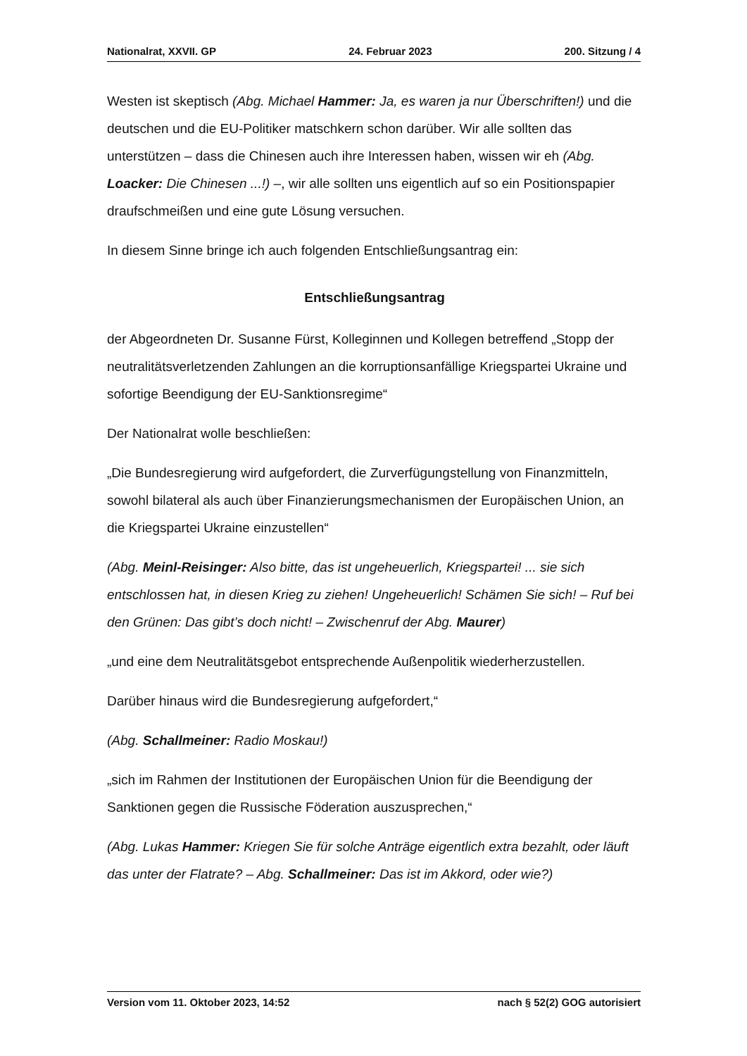Nationalrat, XXVII. GP 24. Februar 2023 200. Sitzung / 4
Westen ist skeptisch (Abg. Michael Hammer: Ja, es waren ja nur Über­schriften!) und die deutschen und die EU-Politiker matschkern schon darüber. Wir alle sollten das unterstützen – dass die Chinesen auch ihre Interessen haben, wissen wir eh (Abg. Loacker: Die Chinesen ...!) –, wir alle sollten uns eigent­lich auf so ein Positionspapier draufschmeißen und eine gute Lösung versuchen.
In diesem Sinne bringe ich auch folgenden Entschließungsantrag ein:
Entschließungsantrag
der Abgeordneten Dr. Susanne Fürst, Kolleginnen und Kollegen betreffend „Stopp der neutralitätsverletzenden Zahlungen an die korruptionsan­fällige Kriegspartei Ukraine und sofortige Beendigung der EU-Sanktionsregime“
Der Nationalrat wolle beschließen:
„Die Bundesregierung wird aufgefordert, die Zurverfügungstellung von Finanzmitteln, sowohl bilateral als auch über Finanzierungsmechanismen der Europäischen Union, an die Kriegspartei Ukraine einzustellen“
(Abg. Meinl-Reisinger: Also bitte, das ist ungeheuerlich, Kriegspartei! ... sie sich entschlossen hat, in diesen Krieg zu ziehen! Ungeheuerlich! Schämen Sie sich! – Ruf bei den Grünen: Das gibt’s doch nicht! – Zwischenruf der Abg. Maurer)
„und eine dem Neutralitätsgebot entsprechende Außenpolitik wiederherzu­stellen.
Darüber hinaus wird die Bundesregierung aufgefordert,“
(Abg. Schallmeiner: Radio Moskau!)
„sich im Rahmen der Institutionen der Europäischen Union für die Beendigung der Sanktionen gegen die Russische Föderation auszusprechen,“
(Abg. Lukas Hammer: Kriegen Sie für solche Anträge eigentlich extra bezahlt, oder läuft das unter der Flatrate? – Abg. Schallmeiner: Das ist im Akkord, oder wie?)
Version vom 11. Oktober 2023, 14:52 nach § 52(2) GOG autorisiert